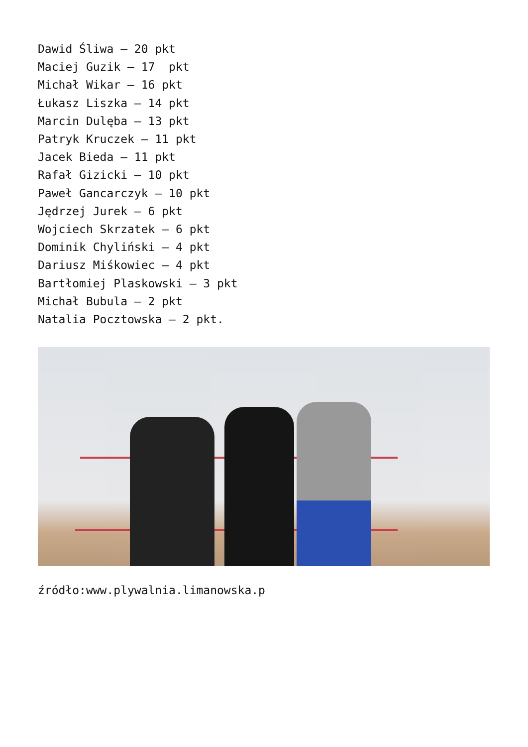Dawid Śliwa – 20 pkt
Maciej Guzik – 17 pkt
Michał Wikar – 16 pkt
Łukasz Liszka – 14 pkt
Marcin Dulęba – 13 pkt
Patryk Kruczek – 11 pkt
Jacek Bieda – 11 pkt
Rafał Gizicki – 10 pkt
Paweł Gancarczyk – 10 pkt
Jędrzej Jurek – 6 pkt
Wojciech Skrzatek – 6 pkt
Dominik Chyliński – 4 pkt
Dariusz Miśkowiec – 4 pkt
Bartłomiej Plaskowski – 3 pkt
Michał Bubula – 2 pkt
Natalia Pocztowska – 2 pkt.
źródło:www.plywalnia.limanowska.p